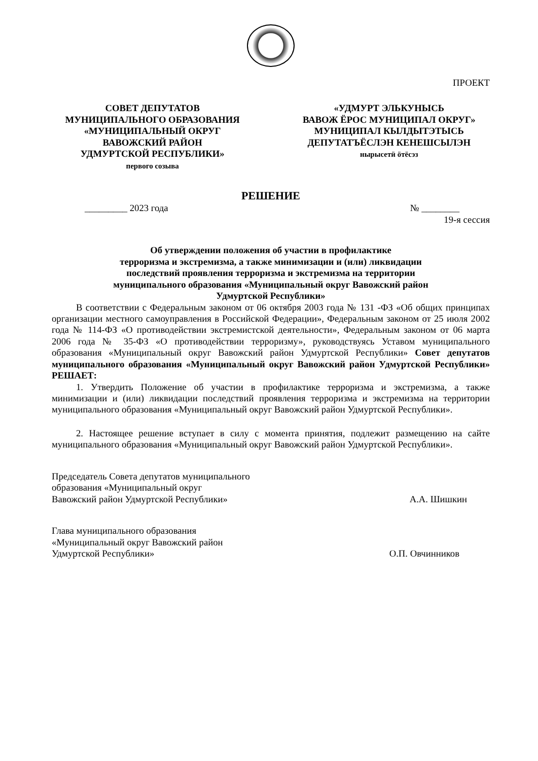ПРОЕКТ
СОВЕТ ДЕПУТАТОВ
МУНИЦИПАЛЬНОГО ОБРАЗОВАНИЯ
«МУНИЦИПАЛЬНЫЙ ОКРУГ
ВАВОЖСКИЙ РАЙОН
УДМУРТСКОЙ РЕСПУБЛИКИ»
первого созыва
«УДМУРТ ЭЛЬКУНЫСЬ
ВАВОЖ ЁРОС МУНИЦИПАЛ ОКРУГ»
МУНИЦИПАЛ КЫЛДЫТЭТЫСЬ
ДЕПУТАТЪЁСЛЭН КЕНЕШСЫЛЭН
нырысетӥ ӧтёсэз
РЕШЕНИЕ
_________ 2023 года № ________
19-я сессия
Об утверждении положения об участии в профилактике
терроризма и экстремизма, а также минимизации и (или) ликвидации
последствий проявления терроризма и экстремизма на территории
муниципального образования «Муниципальный округ Вавожский район
Удмуртской Республики»
В соответствии с Федеральным законом от 06 октября 2003 года № 131 -ФЗ «Об общих принципах организации местного самоуправления в Российской Федерации», Федеральным законом от 25 июля 2002 года № 114-ФЗ «О противодействии экстремистской деятельности», Федеральным законом от 06 марта 2006 года № 35-ФЗ «О противодействии терроризму», руководствуясь Уставом муниципального образования «Муниципальный округ Вавожский район Удмуртской Республики» Совет депутатов муниципального образования «Муниципальный округ Вавожский район Удмуртской Республики» РЕШАЕТ:
1. Утвердить Положение об участии в профилактике терроризма и экстремизма, а также минимизации и (или) ликвидации последствий проявления терроризма и экстремизма на территории муниципального образования «Муниципальный округ Вавожский район Удмуртской Республики».
2. Настоящее решение вступает в силу с момента принятия, подлежит размещению на сайте муниципального образования «Муниципальный округ Вавожский район Удмуртской Республики».
Председатель Совета депутатов муниципального
образования «Муниципальный округ
Вавожский район Удмуртской Республики» А.А. Шишкин
Глава муниципального образования
«Муниципальный округ Вавожский район
Удмуртской Республики» О.П. Овчинников